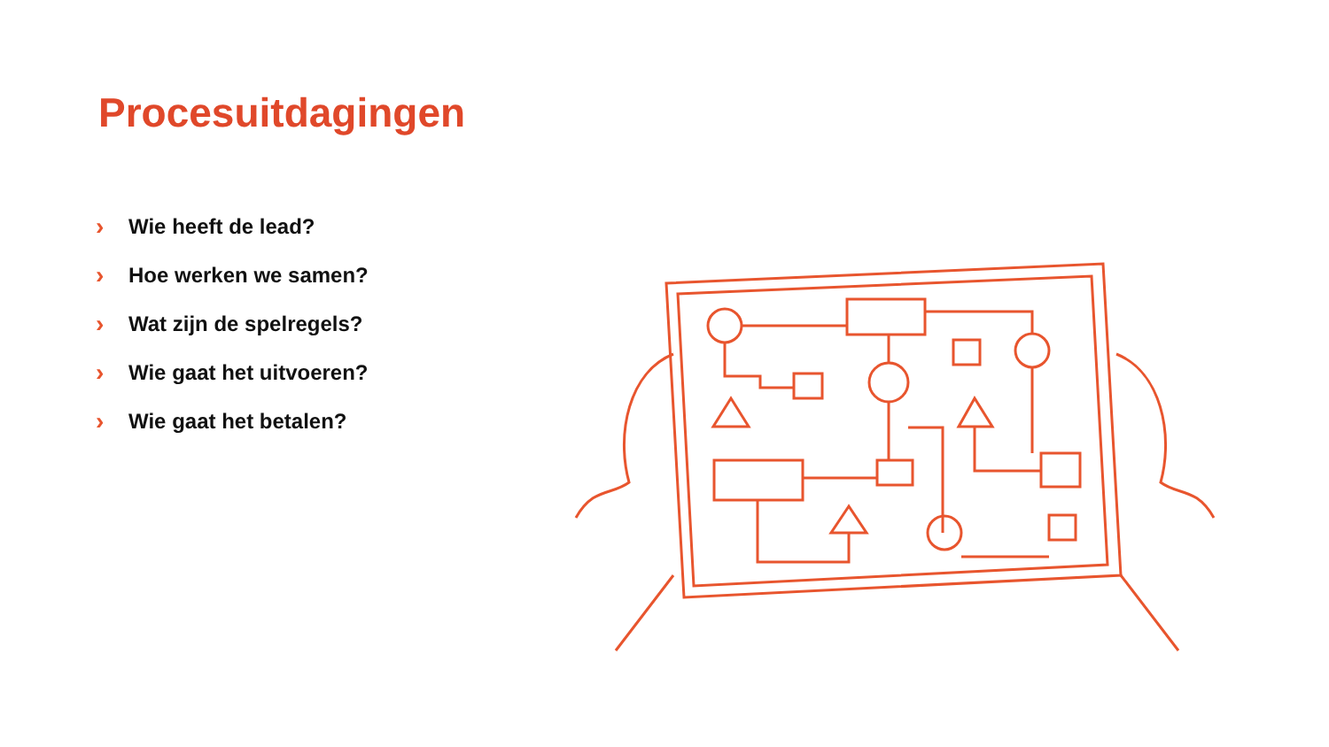Procesuitdagingen
› Wie heeft de lead?
› Hoe werken we samen?
› Wat zijn de spelregels?
› Wie gaat het uitvoeren?
› Wie gaat het betalen?